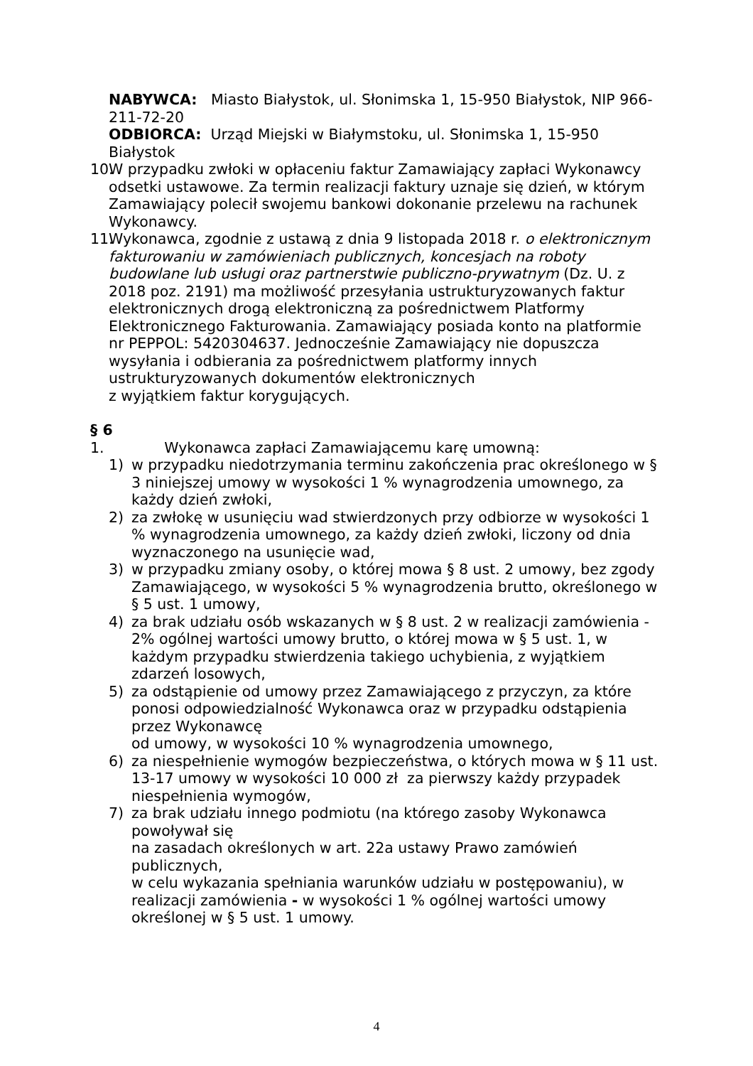NABYWCA: Miasto Białystok, ul. Słonimska 1, 15-950 Białystok, NIP 966-211-72-20
ODBIORCA: Urząd Miejski w Białymstoku, ul. Słonimska 1, 15-950 Białystok
10.
W przypadku zwłoki w opłaceniu faktur Zamawiający zapłaci Wykonawcy odsetki ustawowe. Za termin realizacji faktury uznaje się dzień, w którym Zamawiający polecił swojemu bankowi dokonanie przelewu na rachunek Wykonawcy.
11.
Wykonawca, zgodnie z ustawą z dnia 9 listopada 2018 r. o elektronicznym fakturowaniu w zamówieniach publicznych, koncesjach na roboty budowlane lub usługi oraz partnerstwie publiczno-prywatnym (Dz. U. z 2018 poz. 2191) ma możliwość przesyłania ustrukturyzowanych faktur elektronicznych drogą elektroniczną za pośrednictwem Platformy Elektronicznego Fakturowania. Zamawiający posiada konto na platformie
nr PEPPOL: 5420304637. Jednocześnie Zamawiający nie dopuszcza wysyłania i odbierania za pośrednictwem platformy innych ustrukturyzowanych dokumentów elektronicznych
z wyjątkiem faktur korygujących.
§ 6
1. Wykonawca zapłaci Zamawiającemu karę umowną:
1) w przypadku niedotrzymania terminu zakończenia prac określonego w § 3 niniejszej umowy w wysokości 1 % wynagrodzenia umownego, za każdy dzień zwłoki,
2) za zwłokę w usunięciu wad stwierdzonych przy odbiorze w wysokości 1 % wynagrodzenia umownego, za każdy dzień zwłoki, liczony od dnia wyznaczonego na usunięcie wad,
3) w przypadku zmiany osoby, o której mowa § 8 ust. 2 umowy, bez zgody Zamawiającego, w wysokości 5 % wynagrodzenia brutto, określonego w § 5 ust. 1 umowy,
4) za brak udziału osób wskazanych w § 8 ust. 2 w realizacji zamówienia - 2% ogólnej wartości umowy brutto, o której mowa w § 5 ust. 1, w każdym przypadku stwierdzenia takiego uchybienia, z wyjątkiem zdarzeń losowych,
5) za odstąpienie od umowy przez Zamawiającego z przyczyn, za które ponosi odpowiedzialność Wykonawca oraz w przypadku odstąpienia przez Wykonawcę
od umowy, w wysokości 10 % wynagrodzenia umownego,
6) za niespełnienie wymogów bezpieczeństwa, o których mowa w § 11 ust. 13-17 umowy w wysokości 10 000 zł za pierwszy każdy przypadek niespełnienia wymogów,
7) za brak udziału innego podmiotu (na którego zasoby Wykonawca powoływał się
na zasadach określonych w art. 22a ustawy Prawo zamówień publicznych,
w celu wykazania spełniania warunków udziału w postępowaniu), w realizacji zamówienia - w wysokości 1 % ogólnej wartości umowy określonej w § 5 ust. 1 umowy.
4